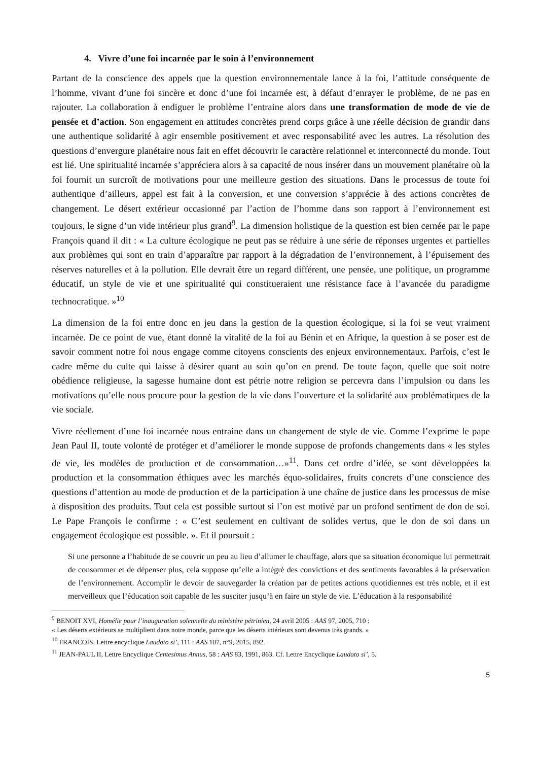4. Vivre d’une foi incarnée par le soin à l’environnement
Partant de la conscience des appels que la question environnementale lance à la foi, l’attitude conséquente de l’homme, vivant d’une foi sincère et donc d’une foi incarnée est, à défaut d’enrayer le problème, de ne pas en rajouter. La collaboration à endiguer le problème l’entraine alors dans une transformation de mode de vie de pensée et d’action. Son engagement en attitudes concrètes prend corps grâce à une réelle décision de grandir dans une authentique solidarité à agir ensemble positivement et avec responsabilité avec les autres. La résolution des questions d’envergure planétaire nous fait en effet découvrir le caractère relationnel et interconnecté du monde. Tout est lié. Une spiritualité incarnée s’appréciera alors à sa capacité de nous insérer dans un mouvement planétaire où la foi fournit un surcroît de motivations pour une meilleure gestion des situations. Dans le processus de toute foi authentique d’ailleurs, appel est fait à la conversion, et une conversion s’apprécie à des actions concrètes de changement. Le désert extérieur occasionné par l’action de l’homme dans son rapport à l’environnement est toujours, le signe d’un vide intérieur plus grand<sup>9</sup>. La dimension holistique de la question est bien cernée par le pape François quand il dit : « La culture écologique ne peut pas se réduire à une série de réponses urgentes et partielles aux problèmes qui sont en train d’apparaître par rapport à la dégradation de l’environnement, à l’épuisement des réserves naturelles et à la pollution. Elle devrait être un regard différent, une pensée, une politique, un programme éducatif, un style de vie et une spiritualité qui constitueraient une résistance face à l’avancée du paradigme technocratique. »<sup>10</sup>
La dimension de la foi entre donc en jeu dans la gestion de la question écologique, si la foi se veut vraiment incarnée. De ce point de vue, étant donné la vitalité de la foi au Bénin et en Afrique, la question à se poser est de savoir comment notre foi nous engage comme citoyens conscients des enjeux environnementaux. Parfois, c’est le cadre même du culte qui laisse à désirer quant au soin qu’on en prend. De toute façon, quelle que soit notre obédience religieuse, la sagesse humaine dont est pétrie notre religion se percevra dans l’impulsion ou dans les motivations qu’elle nous procure pour la gestion de la vie dans l’ouverture et la solidarité aux problématiques de la vie sociale.
Vivre réellement d’une foi incarnée nous entraine dans un changement de style de vie. Comme l’exprime le pape Jean Paul II, toute volonté de protéger et d’améliorer le monde suppose de profonds changements dans « les styles de vie, les modèles de production et de consommation…»<sup>11</sup>. Dans cet ordre d’idée, se sont développées la production et la consommation éthiques avec les marchés équo-solidaires, fruits concrets d’une conscience des questions d’attention au mode de production et de la participation à une chaîne de justice dans les processus de mise à disposition des produits. Tout cela est possible surtout si l’on est motivé par un profond sentiment de don de soi. Le Pape François le confirme : « C’est seulement en cultivant de solides vertus, que le don de soi dans un engagement écologique est possible. ». Et il poursuit :
Si une personne a l’habitude de se couvrir un peu au lieu d’allumer le chauffage, alors que sa situation économique lui permettrait de consommer et de dépenser plus, cela suppose qu’elle a intégré des convictions et des sentiments favorables à la préservation de l’environnement. Accomplir le devoir de sauvegarder la création par de petites actions quotidiennes est très noble, et il est merveilleux que l’éducation soit capable de les susciter jusqu’à en faire un style de vie. L’éducation à la responsabilité
<sup>9</sup> BENOIT XVI, Homélie pour l’inauguration solennelle du ministère pétrinien, 24 avril 2005 : AAS 97, 2005, 710 :
« Les déserts extérieurs se multiplient dans notre monde, parce que les déserts intérieurs sont devenus très grands. »
<sup>10</sup> FRANCOIS, Lettre encyclique Laudato si’, 111 : AAS 107, n°9, 2015, 892.
<sup>11</sup> JEAN-PAUL II, Lettre Encyclique Centesimus Annus, 58 : AAS 83, 1991, 863. Cf. Lettre Encyclique Laudato si’, 5.
5